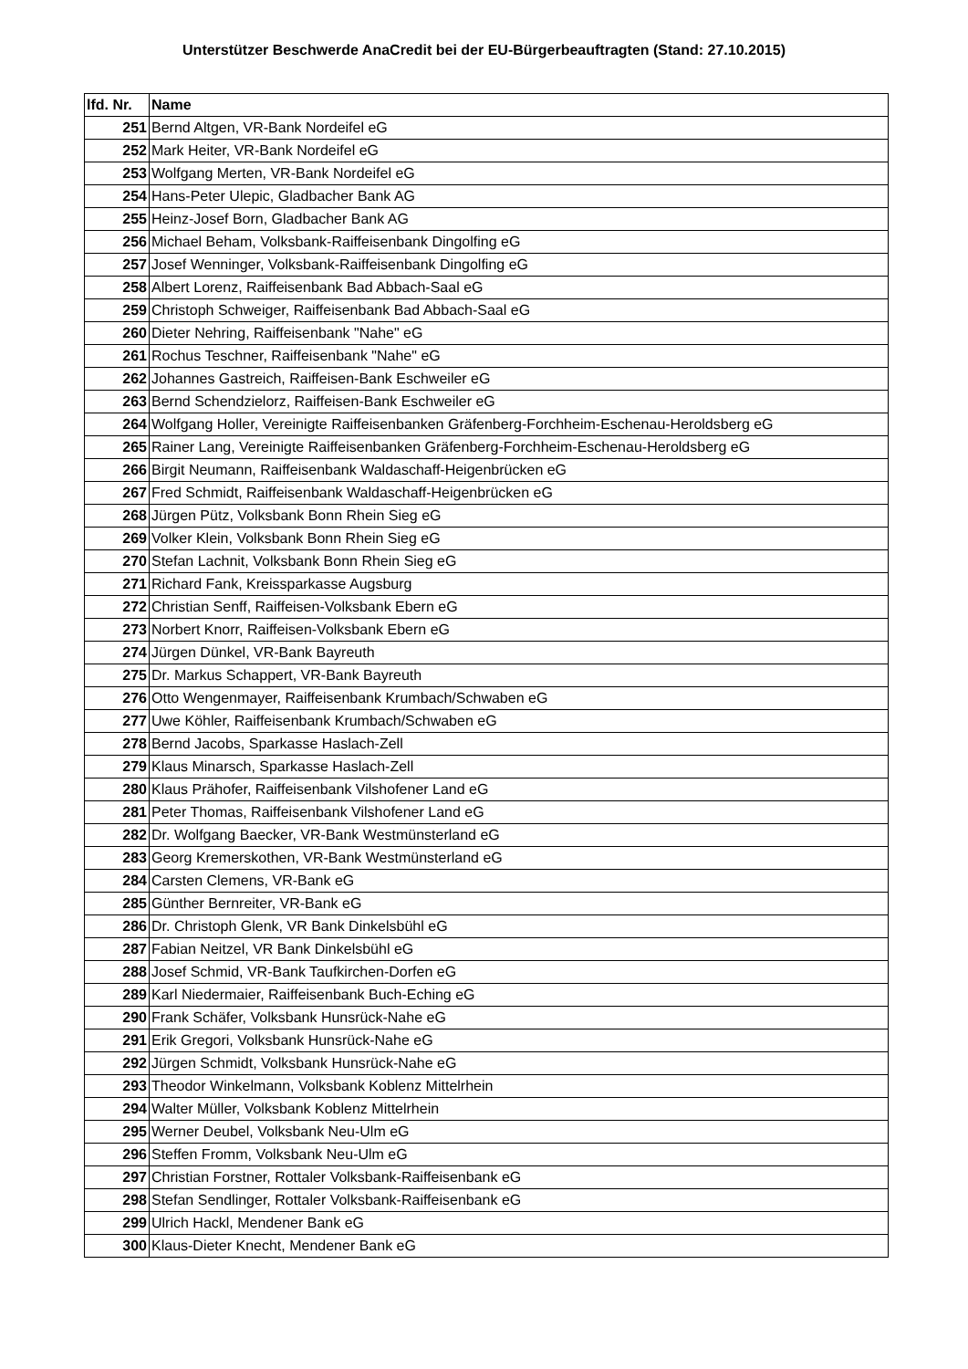Unterstützer Beschwerde AnaCredit bei der EU-Bürgerbeauftragten (Stand: 27.10.2015)
| lfd. Nr. | Name |
| --- | --- |
| 251 | Bernd Altgen, VR-Bank Nordeifel eG |
| 252 | Mark Heiter, VR-Bank Nordeifel eG |
| 253 | Wolfgang Merten, VR-Bank Nordeifel eG |
| 254 | Hans-Peter Ulepic, Gladbacher Bank AG |
| 255 | Heinz-Josef Born, Gladbacher Bank AG |
| 256 | Michael Beham, Volksbank-Raiffeisenbank Dingolfing eG |
| 257 | Josef Wenninger, Volksbank-Raiffeisenbank Dingolfing eG |
| 258 | Albert Lorenz, Raiffeisenbank Bad Abbach-Saal eG |
| 259 | Christoph Schweiger, Raiffeisenbank Bad Abbach-Saal eG |
| 260 | Dieter Nehring, Raiffeisenbank "Nahe" eG |
| 261 | Rochus Teschner, Raiffeisenbank "Nahe" eG |
| 262 | Johannes Gastreich, Raiffeisen-Bank Eschweiler eG |
| 263 | Bernd Schendzielorz, Raiffeisen-Bank Eschweiler eG |
| 264 | Wolfgang Holler, Vereinigte Raiffeisenbanken Gräfenberg-Forchheim-Eschenau-Heroldsberg eG |
| 265 | Rainer Lang, Vereinigte Raiffeisenbanken Gräfenberg-Forchheim-Eschenau-Heroldsberg eG |
| 266 | Birgit Neumann, Raiffeisenbank Waldaschaff-Heigenbrücken eG |
| 267 | Fred Schmidt, Raiffeisenbank Waldaschaff-Heigenbrücken eG |
| 268 | Jürgen Pütz, Volksbank Bonn Rhein Sieg eG |
| 269 | Volker Klein, Volksbank Bonn Rhein Sieg eG |
| 270 | Stefan Lachnit, Volksbank Bonn Rhein Sieg eG |
| 271 | Richard Fank, Kreissparkasse Augsburg |
| 272 | Christian Senff, Raiffeisen-Volksbank Ebern eG |
| 273 | Norbert Knorr, Raiffeisen-Volksbank Ebern eG |
| 274 | Jürgen Dünkel, VR-Bank Bayreuth |
| 275 | Dr. Markus Schappert, VR-Bank Bayreuth |
| 276 | Otto Wengenmayer, Raiffeisenbank Krumbach/Schwaben eG |
| 277 | Uwe Köhler, Raiffeisenbank Krumbach/Schwaben eG |
| 278 | Bernd Jacobs, Sparkasse Haslach-Zell |
| 279 | Klaus Minarsch, Sparkasse Haslach-Zell |
| 280 | Klaus Prähofer, Raiffeisenbank Vilshofener Land eG |
| 281 | Peter Thomas, Raiffeisenbank Vilshofener Land eG |
| 282 | Dr. Wolfgang Baecker, VR-Bank Westmünsterland eG |
| 283 | Georg Kremerskothen, VR-Bank Westmünsterland eG |
| 284 | Carsten Clemens, VR-Bank eG |
| 285 | Günther Bernreiter, VR-Bank eG |
| 286 | Dr. Christoph Glenk, VR Bank Dinkelsbühl eG |
| 287 | Fabian Neitzel, VR Bank Dinkelsbühl eG |
| 288 | Josef Schmid, VR-Bank Taufkirchen-Dorfen eG |
| 289 | Karl Niedermaier, Raiffeisenbank Buch-Eching eG |
| 290 | Frank Schäfer, Volksbank Hunsrück-Nahe eG |
| 291 | Erik Gregori, Volksbank Hunsrück-Nahe eG |
| 292 | Jürgen Schmidt, Volksbank Hunsrück-Nahe eG |
| 293 | Theodor Winkelmann, Volksbank Koblenz Mittelrhein |
| 294 | Walter Müller, Volksbank Koblenz Mittelrhein |
| 295 | Werner Deubel, Volksbank Neu-Ulm eG |
| 296 | Steffen Fromm, Volksbank Neu-Ulm eG |
| 297 | Christian Forstner, Rottaler Volksbank-Raiffeisenbank eG |
| 298 | Stefan Sendlinger, Rottaler Volksbank-Raiffeisenbank eG |
| 299 | Ulrich Hackl, Mendener Bank eG |
| 300 | Klaus-Dieter Knecht, Mendener Bank eG |